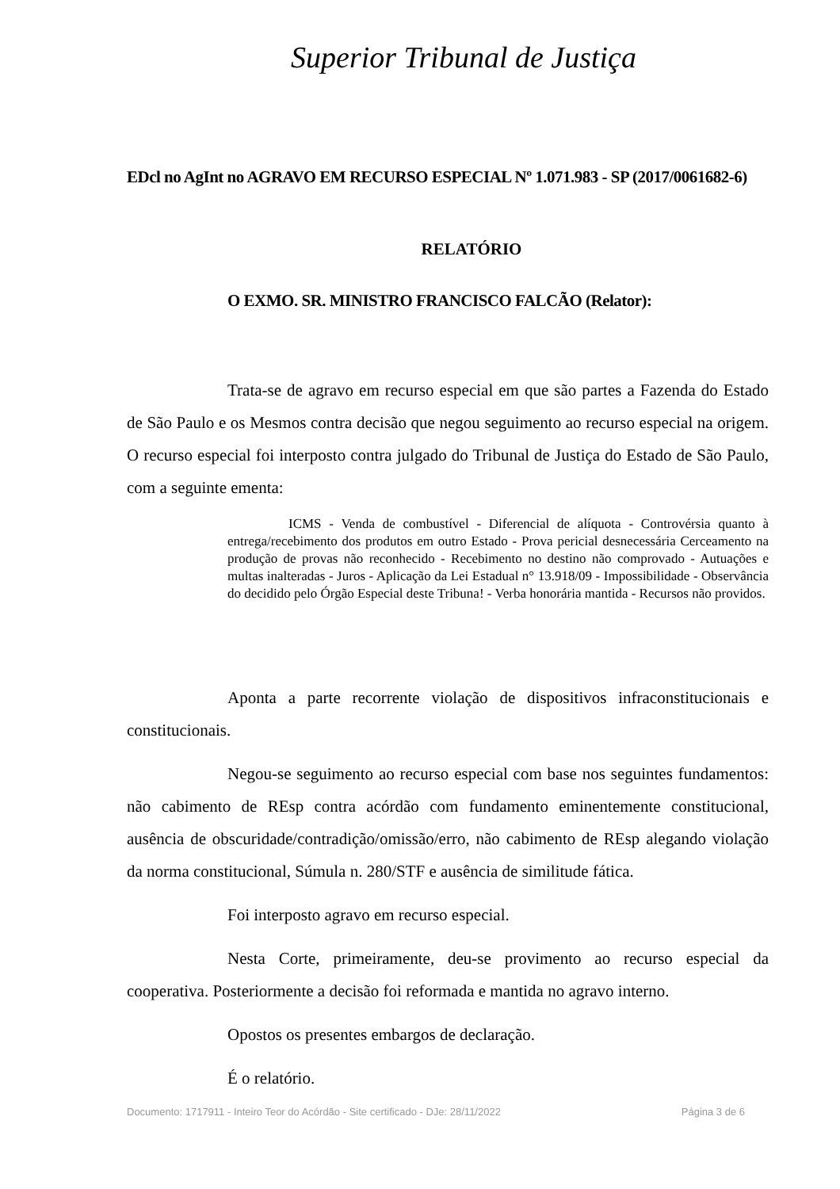Superior Tribunal de Justiça
EDcl no AgInt no AGRAVO EM RECURSO ESPECIAL Nº 1.071.983 - SP (2017/0061682-6)
RELATÓRIO
O EXMO. SR. MINISTRO FRANCISCO FALCÃO (Relator):
Trata-se de agravo em recurso especial em que são partes a Fazenda do Estado de São Paulo e os Mesmos contra decisão que negou seguimento ao recurso especial na origem. O recurso especial foi interposto contra julgado do Tribunal de Justiça do Estado de São Paulo, com a seguinte ementa:
ICMS - Venda de combustível - Diferencial de alíquota - Controvérsia quanto à entrega/recebimento dos produtos em outro Estado - Prova pericial desnecessária Cerceamento na produção de provas não reconhecido - Recebimento no destino não comprovado - Autuações e multas inalteradas - Juros - Aplicação da Lei Estadual n° 13.918/09 - Impossibilidade - Observância do decidido pelo Órgão Especial deste Tribuna! - Verba honorária mantida - Recursos não providos.
Aponta a parte recorrente violação de dispositivos infraconstitucionais e constitucionais.
Negou-se seguimento ao recurso especial com base nos seguintes fundamentos: não cabimento de REsp contra acórdão com fundamento eminentemente constitucional, ausência de obscuridade/contradição/omissão/erro, não cabimento de REsp alegando violação da norma constitucional, Súmula n. 280/STF e ausência de similitude fática.
Foi interposto agravo em recurso especial.
Nesta Corte, primeiramente, deu-se provimento ao recurso especial da cooperativa. Posteriormente a decisão foi reformada e mantida no agravo interno.
Opostos os presentes embargos de declaração.
É o relatório.
Documento: 1717911 - Inteiro Teor do Acórdão - Site certificado - DJe: 28/11/2022 Página 3 de 6